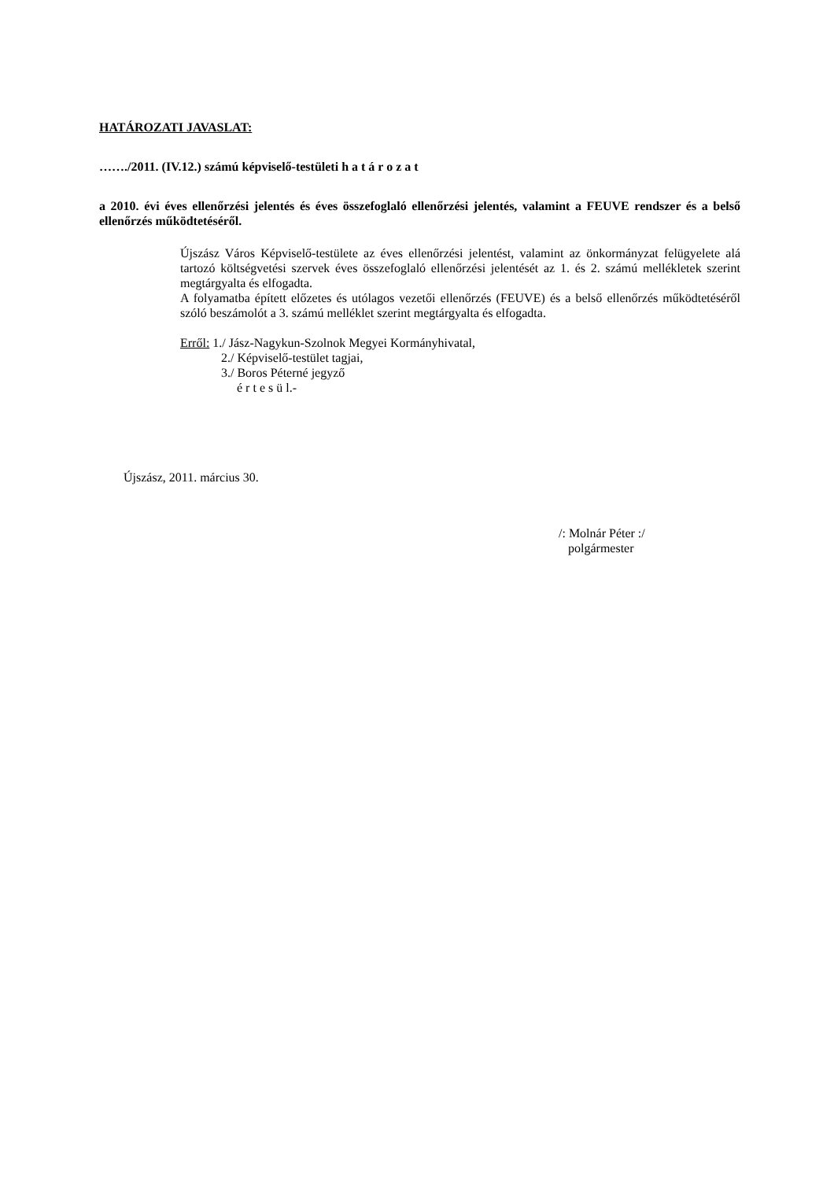HATÁROZATI JAVASLAT:
……./2011. (IV.12.) számú képviselő-testületi h a t á r o z a t
a 2010. évi éves ellenőrzési jelentés és éves összefoglaló ellenőrzési jelentés, valamint a FEUVE rendszer és a belső ellenőrzés működtetéséről.
Újszász Város Képviselő-testülete az éves ellenőrzési jelentést, valamint az önkormányzat felügyelete alá tartozó költségvetési szervek éves összefoglaló ellenőrzési jelentését az 1. és 2. számú mellékletek szerint megtárgyalta és elfogadta.
A folyamatba épített előzetes és utólagos vezetői ellenőrzés (FEUVE) és a belső ellenőrzés működtetéséről szóló beszámolót a 3. számú melléklet szerint megtárgyalta és elfogadta.
Erről: 1./ Jász-Nagykun-Szolnok Megyei Kormányhivatal,
2./ Képviselő-testület tagjai,
3./ Boros Péterné jegyző
é r t e s ü l.-
Újszász, 2011. március 30.
/: Molnár Péter :/
polgármester